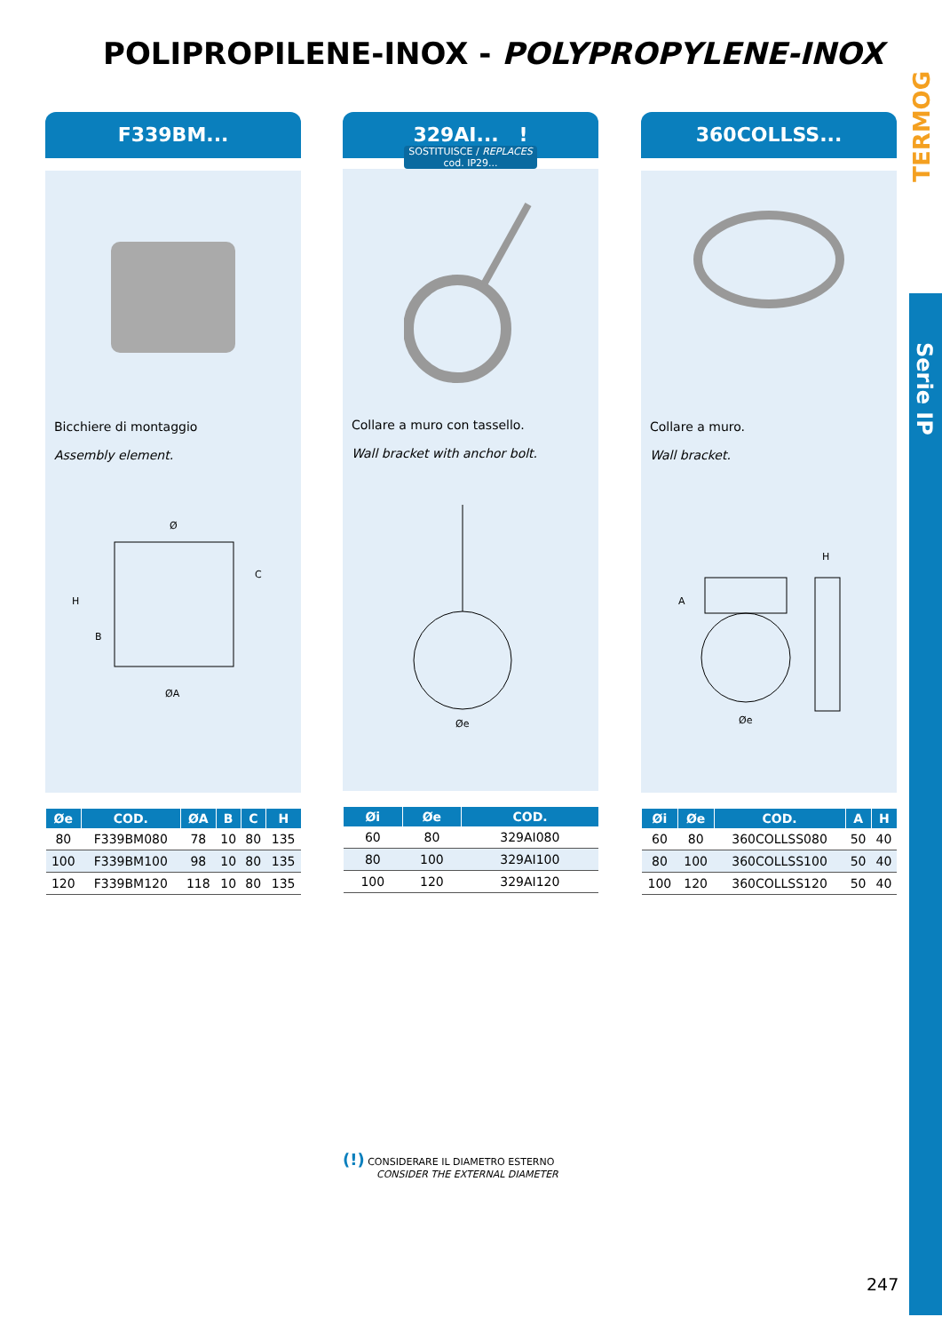POLIPROPILENE-INOX - POLYPROPYLENE-INOX
TERMOG
Serie IP
F339BM...
Bicchiere di montaggio
Assembly element.
Ø
H
C
B
ØA
| Øe | COD. | ØA | B | C | H |
| --- | --- | --- | --- | --- | --- |
| 80 | F339BM080 | 78 | 10 | 80 | 135 |
| 100 | F339BM100 | 98 | 10 | 80 | 135 |
| 120 | F339BM120 | 118 | 10 | 80 | 135 |
329AI... !
SOSTITUISCE / REPLACES
cod. IP29...
Collare a muro con tassello.
Wall bracket with anchor bolt.
Øe
| Øi | Øe | COD. |
| --- | --- | --- |
| 60 | 80 | 329AI080 |
| 80 | 100 | 329AI100 |
| 100 | 120 | 329AI120 |
360COLLSS...
Collare a muro.
Wall bracket.
A
H
Øe
| Øi | Øe | COD. | A | H |
| --- | --- | --- | --- | --- |
| 60 | 80 | 360COLLSS080 | 50 | 40 |
| 80 | 100 | 360COLLSS100 | 50 | 40 |
| 100 | 120 | 360COLLSS120 | 50 | 40 |
(!) CONSIDERARE IL DIAMETRO ESTERNO
CONSIDER THE EXTERNAL DIAMETER
247